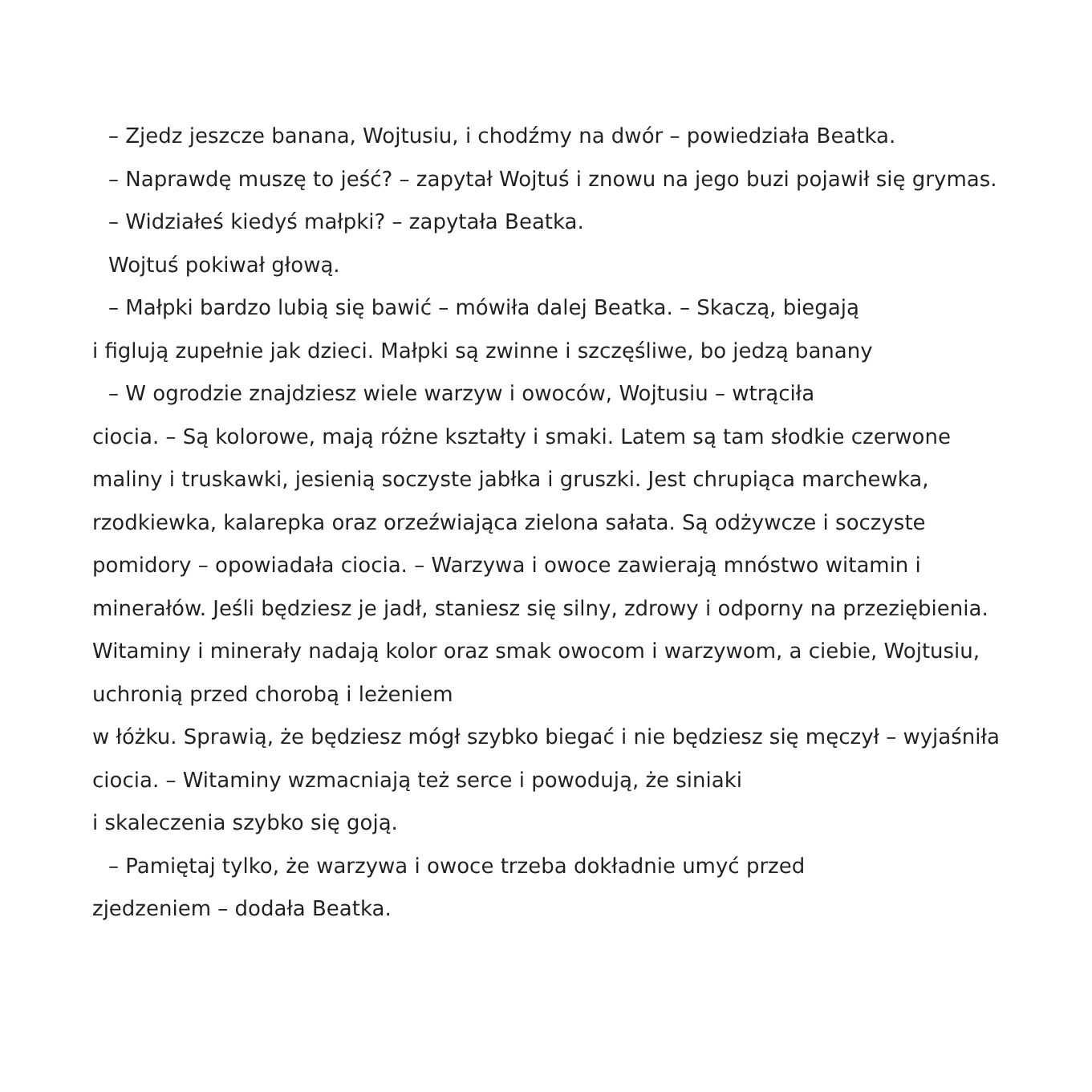– Zjedz jeszcze banana, Wojtusiu, i chodźmy na dwór – powiedziała Beatka.
– Naprawdę muszę to jeść? – zapytał Wojtuś i znowu na jego buzi pojawił się grymas.
– Widziałeś kiedyś małpki? – zapytała Beatka.
Wojtuś pokiwał głową.
– Małpki bardzo lubią się bawić – mówiła dalej Beatka. – Skaczą, biegają
i figlują zupełnie jak dzieci. Małpki są zwinne i szczęśliwe, bo jedzą banany
– W ogrodzie znajdziesz wiele warzyw i owoców, Wojtusiu – wtrąciła
ciocia. – Są kolorowe, mają różne kształty i smaki. Latem są tam słodkie czerwone maliny i truskawki, jesienią soczyste jabłka i gruszki. Jest chrupiąca marchewka, rzodkiewka, kalarepka oraz orzeźwiająca zielona sałata. Są odżywcze i soczyste pomidory – opowiadała ciocia. – Warzywa i owoce zawierają mnóstwo witamin i minerałów. Jeśli będziesz je jadł, staniesz się silny, zdrowy i odporny na przeziębienia. Witaminy i minerały nadają kolor oraz smak owocom i warzywom, a ciebie, Wojtusiu, uchronią przed chorobą i leżeniem
w łóżku. Sprawią, że będziesz mógł szybko biegać i nie będziesz się męczył – wyjaśniła ciocia. – Witaminy wzmacniają też serce i powodują, że siniaki
i skaleczenia szybko się goją.
– Pamiętaj tylko, że warzywa i owoce trzeba dokładnie umyć przed
zjedzeniem – dodała Beatka.